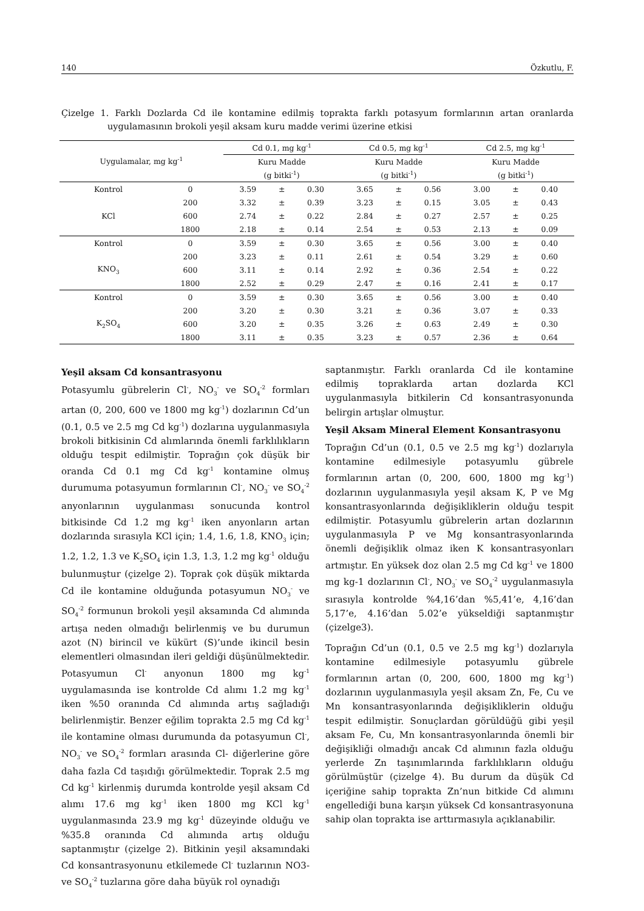140 Özkutlu, F.
Çizelge 1. Farklı Dozlarda Cd ile kontamine edilmiş toprakta farklı potasyum formlarının artan oranlarda uygulamasının brokoli yeşil aksam kuru madde verimi üzerine etkisi
| Uygulamalar, mg kg<sup>-1</sup> | | Cd 0.1, mg kg<sup>-1</sup> | | | Cd 0.5, mg kg<sup>-1</sup> | | | Cd 2.5, mg kg<sup>-1</sup> | | |
| --- | --- | --- | --- | --- | --- | --- | --- | --- | --- | --- |
| | | Kuru Madde | | | Kuru Madde | | | Kuru Madde | | |
| | | (g bitki<sup>-1</sup>) | | | (g bitki<sup>-1</sup>) | | | (g bitki<sup>-1</sup>) | | |
| Kontrol | 0 | 3.59 | ± | 0.30 | 3.65 | ± | 0.56 | 3.00 | ± | 0.40 |
| | 200 | 3.32 | ± | 0.39 | 3.23 | ± | 0.15 | 3.05 | ± | 0.43 |
| KCl | 600 | 2.74 | ± | 0.22 | 2.84 | ± | 0.27 | 2.57 | ± | 0.25 |
| | 1800 | 2.18 | ± | 0.14 | 2.54 | ± | 0.53 | 2.13 | ± | 0.09 |
| Kontrol | 0 | 3.59 | ± | 0.30 | 3.65 | ± | 0.56 | 3.00 | ± | 0.40 |
| | 200 | 3.23 | ± | 0.11 | 2.61 | ± | 0.54 | 3.29 | ± | 0.60 |
| KNO<sub>3</sub> | 600 | 3.11 | ± | 0.14 | 2.92 | ± | 0.36 | 2.54 | ± | 0.22 |
| | 1800 | 2.52 | ± | 0.29 | 2.47 | ± | 0.16 | 2.41 | ± | 0.17 |
| Kontrol | 0 | 3.59 | ± | 0.30 | 3.65 | ± | 0.56 | 3.00 | ± | 0.40 |
| | 200 | 3.20 | ± | 0.30 | 3.21 | ± | 0.36 | 3.07 | ± | 0.33 |
| K<sub>2</sub>SO<sub>4</sub> | 600 | 3.20 | ± | 0.35 | 3.26 | ± | 0.63 | 2.49 | ± | 0.30 |
| | 1800 | 3.11 | ± | 0.35 | 3.23 | ± | 0.57 | 2.36 | ± | 0.64 |
Yeşil aksam Cd konsantrasyonu
Potasyumlu gübrelerin Cl<sup>-</sup>, NO<sub>3</sub><sup>-</sup> ve SO<sub>4</sub><sup>-2</sup> formları artan (0, 200, 600 ve 1800 mg kg<sup>-1</sup>) dozlarının Cd’un (0.1, 0.5 ve 2.5 mg Cd kg<sup>-1</sup>) dozlarına uygulanmasıyla brokoli bitkisinin Cd alımlarında önemli farklılıkların olduğu tespit edilmiştir. Toprağın çok düşük bir oranda Cd 0.1 mg Cd kg<sup>-1</sup> kontamine olmuş durumuma potasyumun formlarının Cl<sup>-</sup>, NO<sub>3</sub><sup>-</sup> ve SO<sub>4</sub><sup>-2</sup> anyonlarının uygulanması sonucunda kontrol bitkisinde Cd 1.2 mg kg<sup>-1</sup> iken anyonların artan dozlarında sırasıyla KCl için; 1.4, 1.6, 1.8, KNO<sub>3</sub> için; 1.2, 1.2, 1.3 ve K<sub>2</sub>SO<sub>4</sub> için 1.3, 1.3, 1.2 mg kg<sup>-1</sup> olduğu bulunmuştur (çizelge 2). Toprak çok düşük miktarda Cd ile kontamine olduğunda potasyumun NO<sub>3</sub><sup>-</sup> ve SO<sub>4</sub><sup>-2</sup> formunun brokoli yeşil aksamında Cd alımında artışa neden olmadığı belirlenmiş ve bu durumun azot (N) birincil ve kükürt (S)’unde ikincil besin elementleri olmasından ileri geldiği düşünülmektedir. Potasyumun Cl<sup>-</sup> anyonun 1800 mg kg<sup>-1</sup> uygulamasında ise kontrolde Cd alımı 1.2 mg kg<sup>-1</sup> iken %50 oranında Cd alımında artış sağladığı belirlenmiştir. Benzer eğilim toprakta 2.5 mg Cd kg<sup>-1</sup> ile kontamine olması durumunda da potasyumun Cl<sup>-</sup>, NO<sub>3</sub><sup>-</sup> ve SO<sub>4</sub><sup>-2</sup> formları arasında Cl- diğerlerine göre daha fazla Cd taşıdığı görülmektedir. Toprak 2.5 mg Cd kg<sup>-1</sup> kirlenmiş durumda kontrolde yeşil aksam Cd alımı 17.6 mg kg<sup>-1</sup> iken 1800 mg KCl kg<sup>-1</sup> uygulanmasında 23.9 mg kg<sup>-1</sup> düzeyinde olduğu ve %35.8 oranında Cd alımında artış olduğu saptanmıştır (çizelge 2). Bitkinin yeşil aksamındaki Cd konsantrasyonunu etkilemede Cl<sup>-</sup> tuzlarının NO3- ve SO<sub>4</sub><sup>-2</sup> tuzlarına göre daha büyük rol oynadığı
saptanmıştır. Farklı oranlarda Cd ile kontamine edilmiş topraklarda artan dozlarda KCl uygulanmasıyla bitkilerin Cd konsantrasyonunda belirgin artışlar olmuştur.
Yeşil Aksam Mineral Element Konsantrasyonu
Toprağın Cd’un (0.1, 0.5 ve 2.5 mg kg<sup>-1</sup>) dozlarıyla kontamine edilmesiyle potasyumlu gübrele formlarının artan (0, 200, 600, 1800 mg kg<sup>-1</sup>) dozlarının uygulanmasıyla yeşil aksam K, P ve Mg konsantrasyonlarında değişikliklerin olduğu tespit edilmiştir. Potasyumlu gübrelerin artan dozlarının uygulanmasıyla P ve Mg konsantrasyonlarında önemli değişiklik olmaz iken K konsantrasyonları artmıştır. En yüksek doz olan 2.5 mg Cd kg<sup>-1</sup> ve 1800 mg kg-1 dozlarının Cl<sup>-</sup>, NO<sub>3</sub><sup>-</sup> ve SO<sub>4</sub><sup>-2</sup> uygulanmasıyla sırasıyla kontrolde %4,16’dan %5,41’e, 4,16’dan 5,17’e, 4.16’dan 5.02’e yükseldiği saptanmıştır (çizelge3).
Toprağın Cd’un (0.1, 0.5 ve 2.5 mg kg<sup>-1</sup>) dozlarıyla kontamine edilmesiyle potasyumlu gübrele formlarının artan (0, 200, 600, 1800 mg kg<sup>-1</sup>) dozlarının uygulanmasıyla yeşil aksam Zn, Fe, Cu ve Mn konsantrasyonlarında değişikliklerin olduğu tespit edilmiştir. Sonuçlardan görüldüğü gibi yeşil aksam Fe, Cu, Mn konsantrasyonlarında önemli bir değişikliği olmadığı ancak Cd alımının fazla olduğu yerlerde Zn taşınımlarında farklılıkların olduğu görülmüştür (çizelge 4). Bu durum da düşük Cd içeriğine sahip toprakta Zn’nun bitkide Cd alımını engellediği buna karşın yüksek Cd konsantrasyonuna sahip olan toprakta ise arttırmasıyla açıklanabilir.